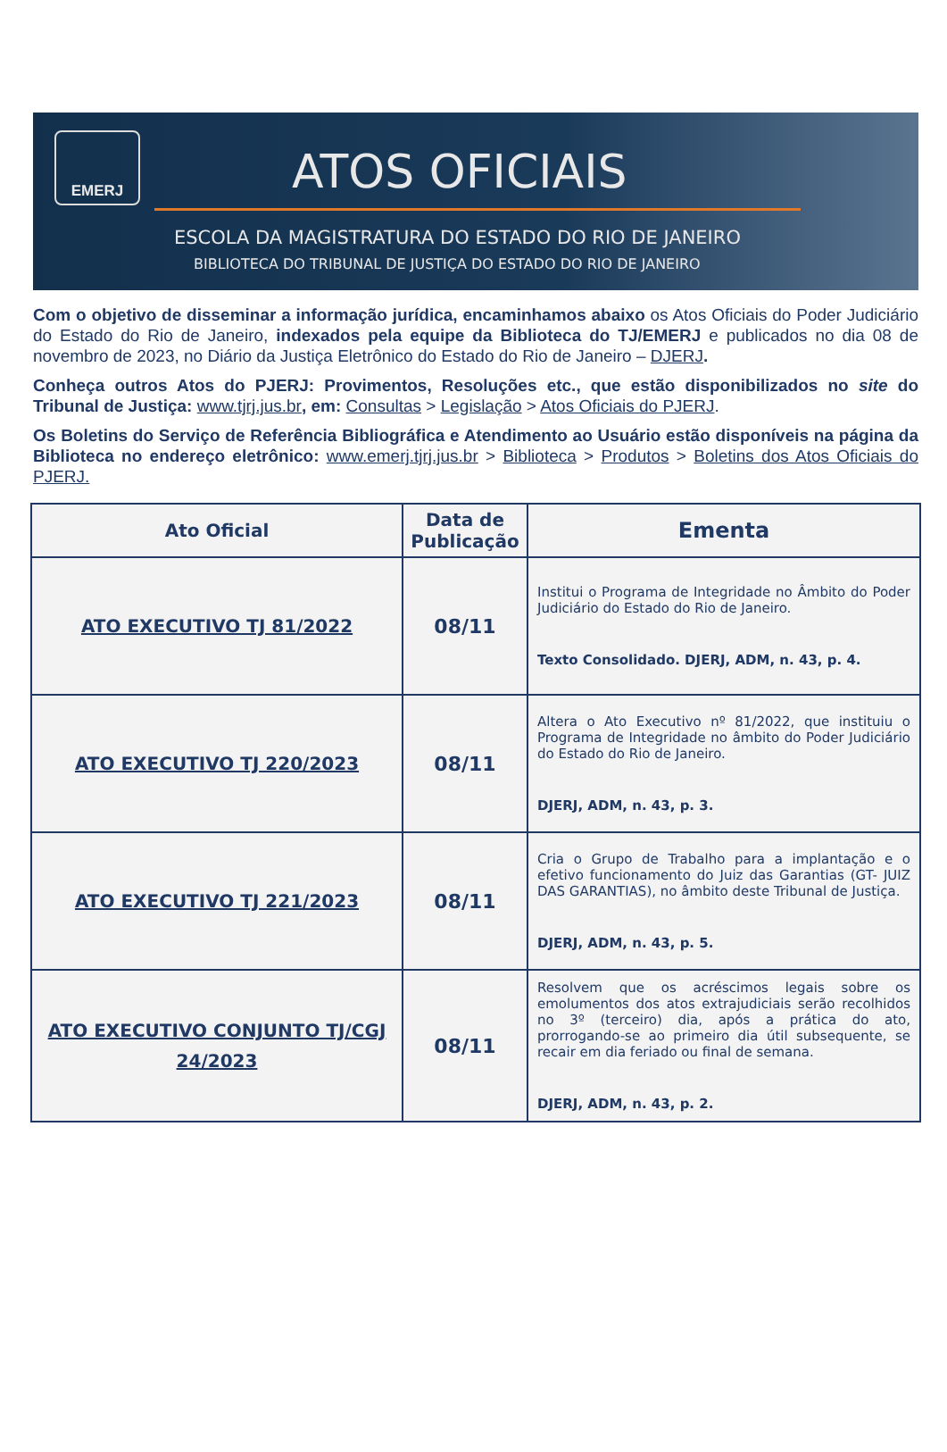EMERJ
ATOS OFICIAIS
ESCOLA DA MAGISTRATURA DO ESTADO DO RIO DE JANEIRO
BIBLIOTECA DO TRIBUNAL DE JUSTIÇA DO ESTADO DO RIO DE JANEIRO
Com o objetivo de disseminar a informação jurídica, encaminhamos abaixo os Atos Oficiais do Poder Judiciário do Estado do Rio de Janeiro, indexados pela equipe da Biblioteca do TJ/EMERJ e publicados no dia 08 de novembro de 2023, no Diário da Justiça Eletrônico do Estado do Rio de Janeiro – DJERJ.
Conheça outros Atos do PJERJ: Provimentos, Resoluções etc., que estão disponibilizados no site do Tribunal de Justiça: www.tjrj.jus.br, em: Consultas > Legislação > Atos Oficiais do PJERJ.
Os Boletins do Serviço de Referência Bibliográfica e Atendimento ao Usuário estão disponíveis na página da Biblioteca no endereço eletrônico: www.emerj.tjrj.jus.br > Biblioteca > Produtos > Boletins dos Atos Oficiais do PJERJ.
| Ato Oficial | Data de Publicação | Ementa |
| --- | --- | --- |
| ATO EXECUTIVO TJ 81/2022 | 08/11 | Institui o Programa de Integridade no Âmbito do Poder Judiciário do Estado do Rio de Janeiro. Texto Consolidado. DJERJ, ADM, n. 43, p. 4. |
| ATO EXECUTIVO TJ 220/2023 | 08/11 | Altera o Ato Executivo nº 81/2022, que instituiu o Programa de Integridade no âmbito do Poder Judiciário do Estado do Rio de Janeiro. DJERJ, ADM, n. 43, p. 3. |
| ATO EXECUTIVO TJ 221/2023 | 08/11 | Cria o Grupo de Trabalho para a implantação e o efetivo funcionamento do Juiz das Garantias (GT- JUIZ DAS GARANTIAS), no âmbito deste Tribunal de Justiça. DJERJ, ADM, n. 43, p. 5. |
| ATO EXECUTIVO CONJUNTO TJ/CGJ 24/2023 | 08/11 | Resolvem que os acréscimos legais sobre os emolumentos dos atos extrajudiciais serão recolhidos no 3º (terceiro) dia, após a prática do ato, prorrogando-se ao primeiro dia útil subsequente, se recair em dia feriado ou final de semana. DJERJ, ADM, n. 43, p. 2. |